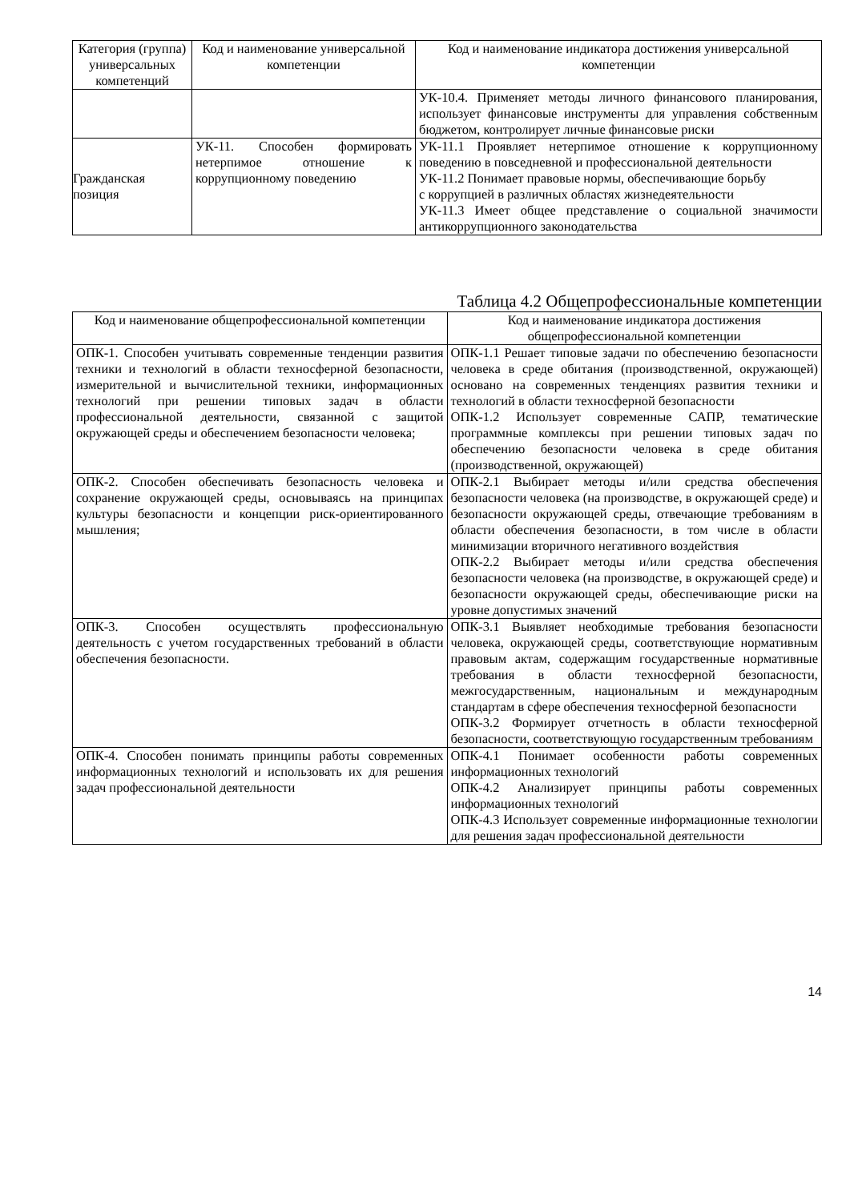| Категория (группа) универсальных компетенций | Код и наименование универсальной компетенции | Код и наименование индикатора достижения универсальной компетенции |
| --- | --- | --- |
| | | УК-10.4. Применяет методы личного финансового планирования, использует финансовые инструменты для управления собственным бюджетом, контролирует личные финансовые риски |
| Гражданская позиция | УК-11. Способен формировать нетерпимое отношение к коррупционному поведению | УК-11.1 Проявляет нетерпимое отношение к коррупционному поведению в повседневной и профессиональной деятельности УК-11.2 Понимает правовые нормы, обеспечивающие борьбу с коррупцией в различных областях жизнедеятельности УК-11.3 Имеет общее представление о социальной значимости антикоррупционного законодательства |
Таблица 4.2 Общепрофессиональные компетенции
| Код и наименование общепрофессиональной компетенции | Код и наименование индикатора достижения общепрофессиональной компетенции |
| --- | --- |
| ОПК-1. Способен учитывать современные тенденции развития техники и технологий в области техносферной безопасности, измерительной и вычислительной техники, информационных технологий при решении типовых задач в области профессиональной деятельности, связанной с защитой окружающей среды и обеспечением безопасности человека; | ОПК-1.1 Решает типовые задачи по обеспечению безопасности человека в среде обитания (производственной, окружающей) основано на современных тенденциях развития техники и технологий в области техносферной безопасности ОПК-1.2 Использует современные САПР, тематические программные комплексы при решении типовых задач по обеспечению безопасности человека в среде обитания (производственной, окружающей) |
| ОПК-2. Способен обеспечивать безопасность человека и сохранение окружающей среды, основываясь на принципах культуры безопасности и концепции риск-ориентированного мышления; | ОПК-2.1 Выбирает методы и/или средства обеспечения безопасности человека (на производстве, в окружающей среде) и безопасности окружающей среды, отвечающие требованиям в области обеспечения безопасности, в том числе в области минимизации вторичного негативного воздействия ОПК-2.2 Выбирает методы и/или средства обеспечения безопасности человека (на производстве, в окружающей среде) и безопасности окружающей среды, обеспечивающие риски на уровне допустимых значений |
| ОПК-3. Способен осуществлять профессиональную деятельность с учетом государственных требований в области обеспечения безопасности. | ОПК-3.1 Выявляет необходимые требования безопасности человека, окружающей среды, соответствующие нормативным правовым актам, содержащим государственные нормативные требования в области техносферной безопасности, межгосударственным, национальным и международным стандартам в сфере обеспечения техносферной безопасности ОПК-3.2 Формирует отчетность в области техносферной безопасности, соответствующую государственным требованиям |
| ОПК-4. Способен понимать принципы работы современных информационных технологий и использовать их для решения задач профессиональной деятельности | ОПК-4.1 Понимает особенности работы современных информационных технологий ОПК-4.2 Анализирует принципы работы современных информационных технологий ОПК-4.3 Использует современные информационные технологии для решения задач профессиональной деятельности |
14